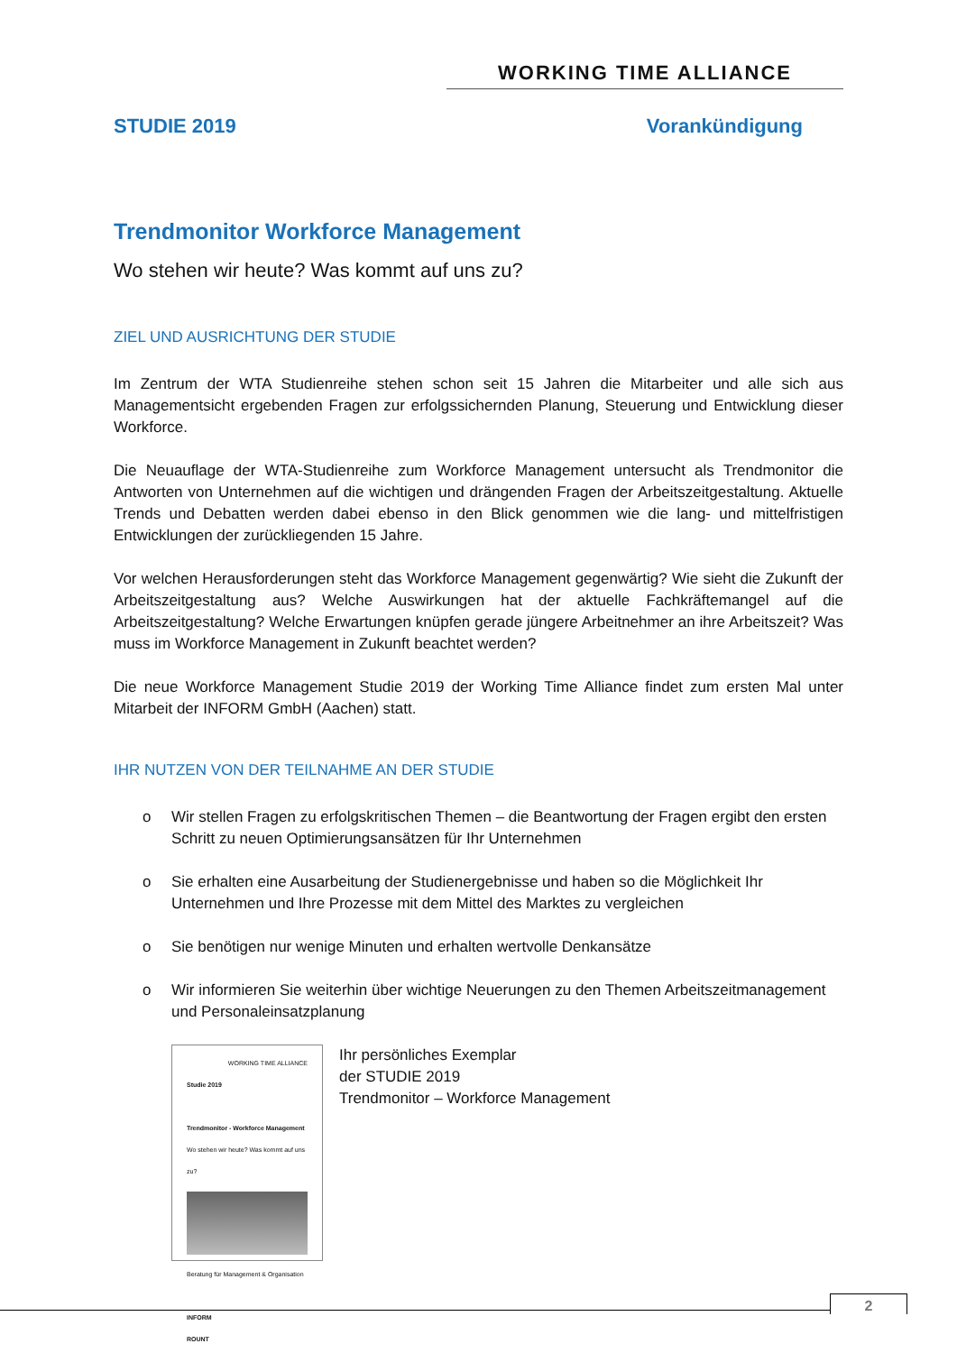WORKING TIME ALLIANCE
STUDIE 2019 Vorankündigung
Trendmonitor Workforce Management
Wo stehen wir heute? Was kommt auf uns zu?
ZIEL UND AUSRICHTUNG DER STUDIE
Im Zentrum der WTA Studienreihe stehen schon seit 15 Jahren die Mitarbeiter und alle sich aus Managementsicht ergebenden Fragen zur erfolgssichernden Planung, Steuerung und Entwicklung dieser Workforce.
Die Neuauflage der WTA-Studienreihe zum Workforce Management untersucht als Trendmonitor die Antworten von Unternehmen auf die wichtigen und drängenden Fragen der Arbeitszeitgestaltung. Aktuelle Trends und Debatten werden dabei ebenso in den Blick genommen wie die lang- und mittelfristigen Entwicklungen der zurückliegenden 15 Jahre.
Vor welchen Herausforderungen steht das Workforce Management gegenwärtig? Wie sieht die Zukunft der Arbeitszeitgestaltung aus? Welche Auswirkungen hat der aktuelle Fachkräftemangel auf die Arbeitszeitgestaltung? Welche Erwartungen knüpfen gerade jüngere Arbeitnehmer an ihre Arbeitszeit? Was muss im Workforce Management in Zukunft beachtet werden?
Die neue Workforce Management Studie 2019 der Working Time Alliance findet zum ersten Mal unter Mitarbeit der INFORM GmbH (Aachen) statt.
IHR NUTZEN VON DER TEILNAHME AN DER STUDIE
o Wir stellen Fragen zu erfolgskritischen Themen – die Beantwortung der Fragen ergibt den ersten Schritt zu neuen Optimierungsansätzen für Ihr Unternehmen
o Sie erhalten eine Ausarbeitung der Studienergebnisse und haben so die Möglichkeit Ihr Unternehmen und Ihre Prozesse mit dem Mittel des Marktes zu vergleichen
o Sie benötigen nur wenige Minuten und erhalten wertvolle Denkansätze
o Wir informieren Sie weiterhin über wichtige Neuerungen zu den Themen Arbeitszeitmanagement und Personaleinsatzplanung
WORKING TIME ALLIANCE
Studie 2019
Trendmonitor - Workforce Management
Wo stehen wir heute? Was kommt auf uns zu?
Beratung für Management & Organisation
INFORM
ROUNT
Ihr persönliches Exemplar
der STUDIE 2019
Trendmonitor – Workforce Management
2